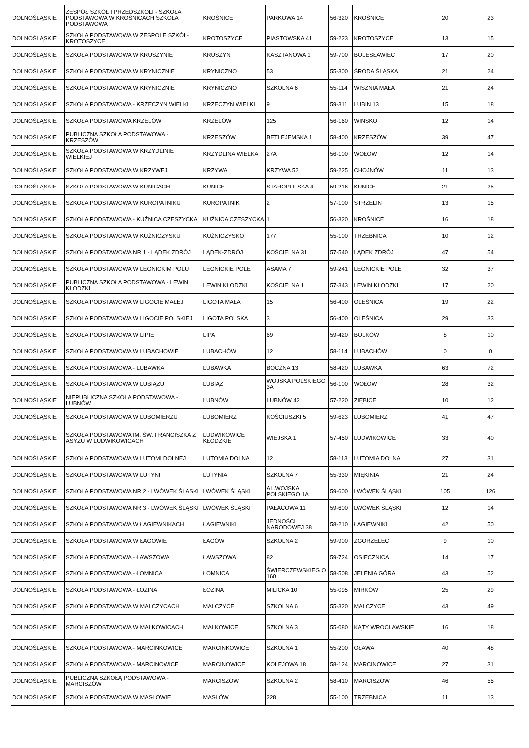| DOLNOŚLĄSKIE | ZESPÓŁ SZKÓŁ I PRZEDSZKOLI - SZKOŁA PODSTAWOWA W KROŚNICACH SZKOŁA PODSTAWOWA | KROŚNICE | PARKOWA 14 | 56-320 | KROŚNICE | 20 | 23 |
| DOLNOŚLĄSKIE | SZKOŁA PODSTAWOWA W ZESPOLE SZKÓŁ- KROTOSZYCE | KROTOSZYCE | PIASTOWSKA 41 | 59-223 | KROTOSZYCE | 13 | 15 |
| DOLNOŚLĄSKIE | SZKOŁA PODSTAWOWA W KRUSZYNIE | KRUSZYN | KASZTANOWA 1 | 59-700 | BOLESŁAWIEC | 17 | 20 |
| DOLNOŚLĄSKIE | SZKOŁA PODSTAWOWA W KRYNICZNIE | KRYNICZNO | 53 | 55-300 | ŚRODA ŚLĄSKA | 21 | 24 |
| DOLNOŚLĄSKIE | SZKOŁA PODSTAWOWA W KRYNICZNIE | KRYNICZNO | SZKOLNA 6 | 55-114 | WISZNIA MAŁA | 21 | 24 |
| DOLNOŚLĄSKIE | SZKOŁA PODSTAWOWA - KRZECZYN WIELKI | KRZECZYN WIELKI | 9 | 59-311 | LUBIN 13 | 15 | 18 |
| DOLNOŚLĄSKIE | SZKOŁA PODSTAWOWA KRZELÓW | KRZELÓW | 125 | 56-160 | WIŃSKO | 12 | 14 |
| DOLNOŚLĄSKIE | PUBLICZNA SZKOŁA PODSTAWOWA - KRZESZÓW | KRZESZÓW | BETLEJEMSKA 1 | 58-400 | KRZESZÓW | 39 | 47 |
| DOLNOŚLĄSKIE | SZKOŁA PODSTAWOWA W KRZYDLINIE WIELKIEJ | KRZYDLINA WIELKA | 27A | 56-100 | WOŁÓW | 12 | 14 |
| DOLNOŚLĄSKIE | SZKOŁA PODSTAWOWA W KRZYWEJ | KRZYWA | KRZYWA 52 | 59-225 | CHOJNÓW | 11 | 13 |
| DOLNOŚLĄSKIE | SZKOŁA PODSTAWOWA W KUNICACH | KUNICE | STAROPOLSKA 4 | 59-216 | KUNICE | 21 | 25 |
| DOLNOŚLĄSKIE | SZKOŁA PODSTAWOWA W KUROPATNIKU | KUROPATNIK | 2 | 57-100 | STRZELIN | 13 | 15 |
| DOLNOŚLĄSKIE | SZKOŁA PODSTAWOWA - KUŹNICA CZESZYCKA | KUŹNICA CZESZYCKA | 1 | 56-320 | KROŚNICE | 16 | 18 |
| DOLNOŚLĄSKIE | SZKOŁA PODSTAWOWA W KUŹNICZYSKU | KUŹNICZYSKO | 177 | 55-100 | TRZEBNICA | 10 | 12 |
| DOLNOŚLĄSKIE | SZKOŁA PODSTAWOWA NR 1 - LĄDEK ZDRÓJ | LĄDEK-ZDRÓJ | KOŚCIELNA 31 | 57-540 | LĄDEK ZDRÓJ | 47 | 54 |
| DOLNOŚLĄSKIE | SZKOŁA PODSTAWOWA W LEGNICKIM POLU | LEGNICKIE POLE | ASAMA 7 | 59-241 | LEGNICKIE POLE | 32 | 37 |
| DOLNOŚLĄSKIE | PUBLICZNA SZKOŁA PODSTAWOWA - LEWIN KŁODZKI | LEWIN KŁODZKI | KOŚCIELNA 1 | 57-343 | LEWIN KŁODZKI | 17 | 20 |
| DOLNOŚLĄSKIE | SZKOŁA PODSTAWOWA W LIGOCIE MAŁEJ | LIGOTA MAŁA | 15 | 56-400 | OLEŚNICA | 19 | 22 |
| DOLNOŚLĄSKIE | SZKOŁA PODSTAWOWA W LIGOCIE POLSKIEJ | LIGOTA POLSKA | 3 | 56-400 | OLEŚNICA | 29 | 33 |
| DOLNOŚLĄSKIE | SZKOŁA PODSTAWOWA W LIPIE | LIPA | 69 | 59-420 | BOLKÓW | 8 | 10 |
| DOLNOŚLĄSKIE | SZKOŁA PODSTAWOWA W LUBACHOWIE | LUBACHÓW | 12 | 58-114 | LUBACHÓW | 0 | 0 |
| DOLNOŚLĄSKIE | SZKOŁA PODSTAWOWA - LUBAWKA | LUBAWKA | BOCZNA 13 | 58-420 | LUBAWKA | 63 | 72 |
| DOLNOŚLĄSKIE | SZKOŁA PODSTAWOWA W LUBIĄŻU | LUBIĄŻ | WOJSKA POLSKIEGO 3A | 56-100 | WOŁÓW | 28 | 32 |
| DOLNOŚLĄSKIE | NIEPUBLICZNA SZKOŁA PODSTAWOWA - LUBNÓW | LUBNÓW | LUBNÓW 42 | 57-220 | ZIĘBICE | 10 | 12 |
| DOLNOŚLĄSKIE | SZKOŁA PODSTAWOWA W LUBOMIERZU | LUBOMIERZ | KOŚCIUSZKI 5 | 59-623 | LUBOMIERZ | 41 | 47 |
| DOLNOŚLĄSKIE | SZKOŁA PODSTAWOWA IM. ŚW. FRANCISZKA Z ASYŻU W LUDWIKOWICACH | LUDWIKOWICE KŁODZKIE | WIEJSKA 1 | 57-450 | LUDWIKOWICE | 33 | 40 |
| DOLNOŚLĄSKIE | SZKOŁA PODSTAWOWA W LUTOMI DOLNEJ | LUTOMIA DOLNA | 12 | 58-113 | LUTOMIA DOLNA | 27 | 31 |
| DOLNOŚLĄSKIE | SZKOŁA PODSTAWOWA W LUTYNI | LUTYNIA | SZKOLNA 7 | 55-330 | MIĘKINIA | 21 | 24 |
| DOLNOŚLĄSKIE | SZKOŁA PODSTAWOWA NR 2 - LWÓWEK ŚLASKI | LWÓWEK ŚLĄSKI | AL.WOJSKA POLSKIEGO 1A | 59-600 | LWÓWEK ŚLĄSKI | 105 | 126 |
| DOLNOŚLĄSKIE | SZKOŁA PODSTAWOWA NR 3 - LWÓWEK ŚLĄSKI | LWÓWEK ŚLĄSKI | PAŁACOWA 11 | 59-600 | LWÓWEK ŚLĄSKI | 12 | 14 |
| DOLNOŚLĄSKIE | SZKOŁA PODSTAWOWA W ŁAGIEWNIKACH | ŁAGIEWNIKI | JEDNOŚCI NARODOWEJ 38 | 58-210 | ŁAGIEWNIKI | 42 | 50 |
| DOLNOŚLĄSKIE | SZKOŁA PODSTAWOWA W ŁAGOWIE | ŁAGÓW | SZKOLNA 2 | 59-900 | ZGORZELEC | 9 | 10 |
| DOLNOŚLĄSKIE | SZKOŁA PODSTAWOWA - ŁAWSZOWA | ŁAWSZOWA | 82 | 59-724 | OSIECZNICA | 14 | 17 |
| DOLNOŚLĄSKIE | SZKOŁA PODSTAWOWA - ŁOMNICA | ŁOMNICA | ŚWIERCZEWSKIEG O 160 | 58-508 | JELENIA GÓRA | 43 | 52 |
| DOLNOŚLĄSKIE | SZKOŁA PODSTAWOWA - ŁOZINA | ŁOZINA | MILICKA 10 | 55-095 | MIRKÓW | 25 | 29 |
| DOLNOŚLĄSKIE | SZKOŁA PODSTAWOWA W MALCZYCACH | MALCZYCE | SZKOLNA 6 | 55-320 | MALCZYCE | 43 | 49 |
| DOLNOŚLĄSKIE | SZKOŁA PODSTAWOWA W MAŁKOWICACH | MAŁKOWICE | SZKOLNA 3 | 55-080 | KĄTY WROCŁAWSKIE | 16 | 18 |
| DOLNOŚLĄSKIE | SZKOŁA PODSTAWOWA - MARCINKOWICE | MARCINKOWICE | SZKOLNA 1 | 55-200 | OŁAWA | 40 | 48 |
| DOLNOŚLĄSKIE | SZKOŁA PODSTAWOWA - MARCINOWICE | MARCINOWICE | KOLEJOWA 18 | 58-124 | MARCINOWICE | 27 | 31 |
| DOLNOŚLĄSKIE | PUBLICZNA SZKOŁĄ PODSTAWOWA - MARCISZÓW | MARCISZÓW | SZKOLNA 2 | 58-410 | MARCISZÓW | 46 | 55 |
| DOLNOŚLĄSKIE | SZKOŁA PODSTAWOWA W MASŁOWIE | MASŁÓW | 228 | 55-100 | TRZEBNICA | 11 | 13 |